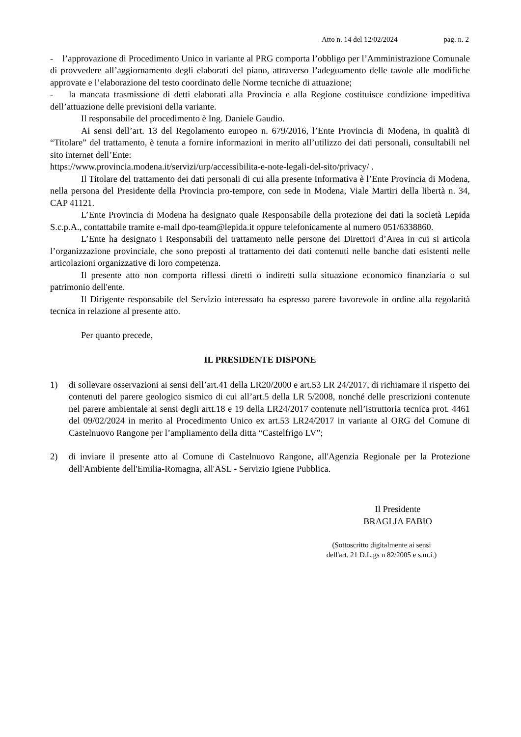Atto n. 14 del 12/02/2024 pag. n. 2
- l’approvazione di Procedimento Unico in variante al PRG comporta l’obbligo per l’Amministrazione Comunale di provvedere all’aggiornamento degli elaborati del piano, attraverso l’adeguamento delle tavole alle modifiche approvate e l’elaborazione del testo coordinato delle Norme tecniche di attuazione;
- la mancata trasmissione di detti elaborati alla Provincia e alla Regione costituisce condizione impeditiva dell’attuazione delle previsioni della variante.
Il responsabile del procedimento è Ing. Daniele Gaudio.
Ai sensi dell’art. 13 del Regolamento europeo n. 679/2016, l’Ente Provincia di Modena, in qualità di “Titolare” del trattamento, è tenuta a fornire informazioni in merito all’utilizzo dei dati personali, consultabili nel sito internet dell’Ente:
https://www.provincia.modena.it/servizi/urp/accessibilita-e-note-legali-del-sito/privacy/ .
Il Titolare del trattamento dei dati personali di cui alla presente Informativa è l’Ente Provincia di Modena, nella persona del Presidente della Provincia pro-tempore, con sede in Modena, Viale Martiri della libertà n. 34, CAP 41121.
L’Ente Provincia di Modena ha designato quale Responsabile della protezione dei dati la società Lepida S.c.p.A., contattabile tramite e-mail dpo-team@lepida.it oppure telefonicamente al numero 051/6338860.
L’Ente ha designato i Responsabili del trattamento nelle persone dei Direttori d’Area in cui si articola l’organizzazione provinciale, che sono preposti al trattamento dei dati contenuti nelle banche dati esistenti nelle articolazioni organizzative di loro competenza.
Il presente atto non comporta riflessi diretti o indiretti sulla situazione economico finanziaria o sul patrimonio dell'ente.
Il Dirigente responsabile del Servizio interessato ha espresso parere favorevole in ordine alla regolarità tecnica in relazione al presente atto.
Per quanto precede,
IL PRESIDENTE DISPONE
1) di sollevare osservazioni ai sensi dell’art.41 della LR20/2000 e art.53 LR 24/2017, di richiamare il rispetto dei contenuti del parere geologico sismico di cui all’art.5 della LR 5/2008, nonché delle prescrizioni contenute nel parere ambientale ai sensi degli artt.18 e 19 della LR24/2017 contenute nell’istruttoria tecnica prot. 4461 del 09/02/2024 in merito al Procedimento Unico ex art.53 LR24/2017 in variante al ORG del Comune di Castelnuovo Rangone per l’ampliamento della ditta “Castelfrigo LV”;
2) di inviare il presente atto al Comune di Castelnuovo Rangone, all'Agenzia Regionale per la Protezione dell'Ambiente dell'Emilia-Romagna, all'ASL - Servizio Igiene Pubblica.
Il Presidente
BRAGLIA FABIO
(Sottoscritto digitalmente ai sensi
dell'art. 21 D.L.gs n 82/2005 e s.m.i.)